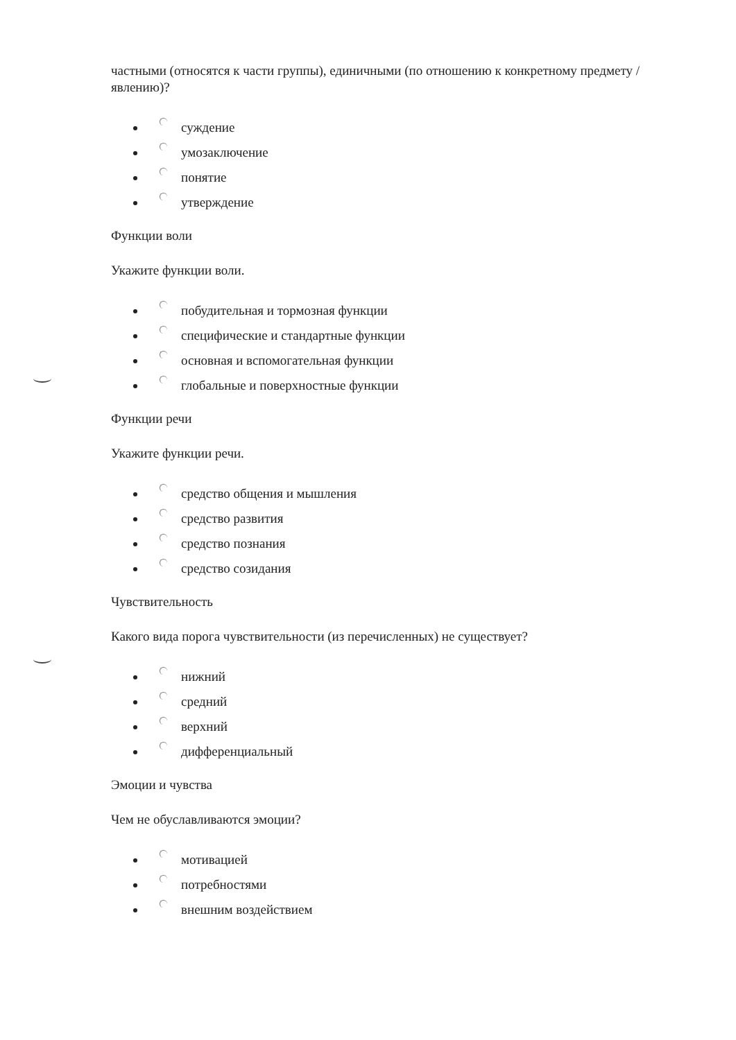частными (относятся к части группы), единичными (по отношению к конкретному предмету / явлению)?
суждение
умозаключение
понятие
утверждение
Функции воли
Укажите функции воли.
побудительная и тормозная функции
специфические и стандартные функции
основная и вспомогательная функции
глобальные и поверхностные функции
Функции речи
Укажите функции речи.
средство общения и мышления
средство развития
средство познания
средство созидания
Чувствительность
Какого вида порога чувствительности (из перечисленных) не существует?
нижний
средний
верхний
дифференциальный
Эмоции и чувства
Чем не обуславливаются эмоции?
мотивацией
потребностями
внешним воздействием